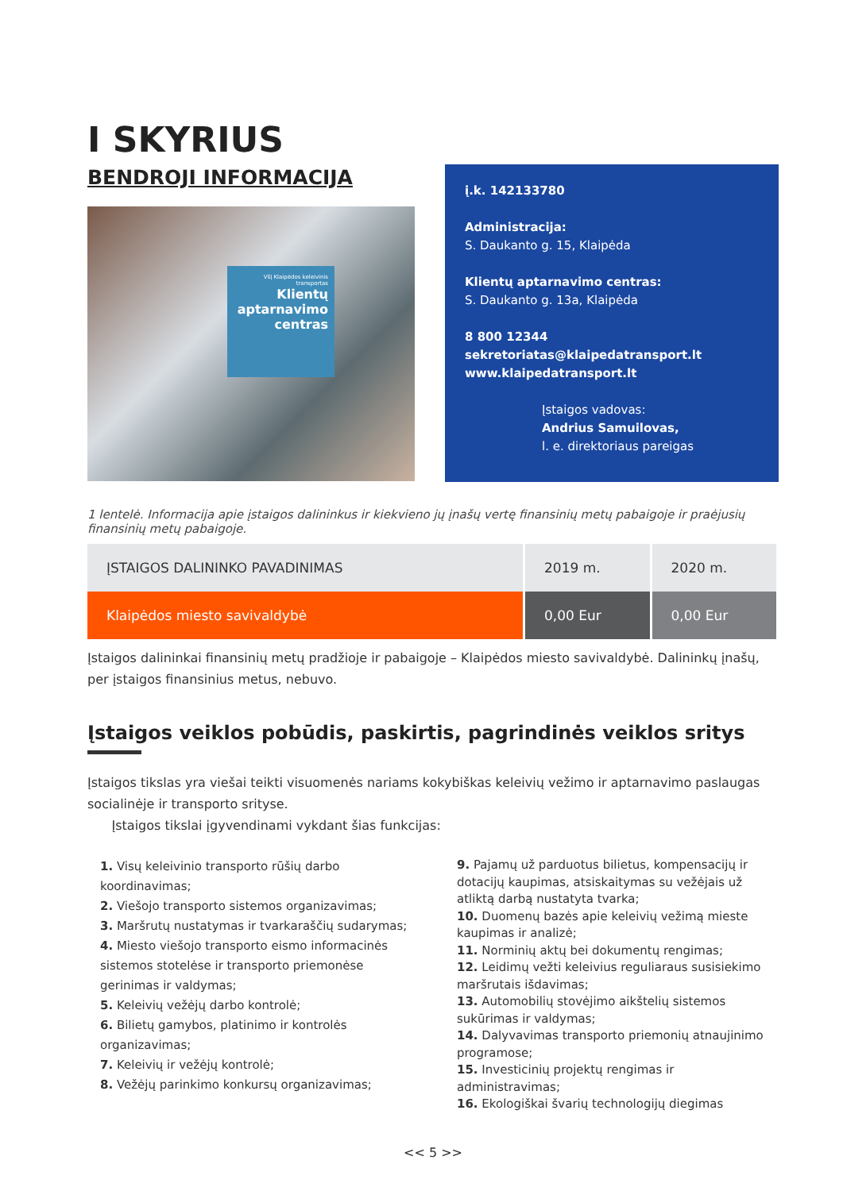I SKYRIUS
BENDROJI INFORMACIJA
VšĮ Klaipėdos keleivinis transportas
Klientų aptarnavimo centras
į.k. 142133780
Administracija:
S. Daukanto g. 15, Klaipėda
Klientų aptarnavimo centras:
S. Daukanto g. 13a, Klaipėda
8 800 12344
sekretoriatas@klaipedatransport.lt
www.klaipedatransport.lt
Įstaigos vadovas:
Andrius Samuilovas,
l. e. direktoriaus pareigas
1 lentelė. Informacija apie įstaigos dalininkus ir kiekvieno jų įnašų vertę finansinių metų pabaigoje ir praėjusių finansinių metų pabaigoje.
| ĮSTAIGOS DALININKO PAVADINIMAS | 2019 m. | 2020 m. |
| --- | --- | --- |
| Klaipėdos miesto savivaldybė | 0,00 Eur | 0,00 Eur |
Įstaigos dalininkai finansinių metų pradžioje ir pabaigoje – Klaipėdos miesto savivaldybė. Dalininkų įnašų, per įstaigos finansinius metus, nebuvo.
Įstaigos veiklos pobūdis, paskirtis, pagrindinės veiklos sritys
Įstaigos tikslas yra viešai teikti visuomenės nariams kokybiškas keleivių vežimo ir aptarnavimo paslaugas socialinėje ir transporto srityse.
Įstaigos tikslai įgyvendinami vykdant šias funkcijas:
1. Visų keleivinio transporto rūšių darbo koordinavimas;
2. Viešojo transporto sistemos organizavimas;
3. Maršrutų nustatymas ir tvarkaraščių sudarymas;
4. Miesto viešojo transporto eismo informacinės sistemos stotelėse ir transporto priemonėse gerinimas ir valdymas;
5. Keleivių vežėjų darbo kontrolė;
6. Bilietų gamybos, platinimo ir kontrolės organizavimas;
7. Keleivių ir vežėjų kontrolė;
8. Vežėjų parinkimo konkursų organizavimas;
9. Pajamų už parduotus bilietus, kompensacijų ir dotacijų kaupimas, atsiskaitymas su vežėjais už atliktą darbą nustatyta tvarka;
10. Duomenų bazės apie keleivių vežimą mieste kaupimas ir analizė;
11. Norminių aktų bei dokumentų rengimas;
12. Leidimų vežti keleivius reguliaraus susisiekimo maršrutais išdavimas;
13. Automobilių stovėjimo aikštelių sistemos sukūrimas ir valdymas;
14. Dalyvavimas transporto priemonių atnaujinimo programose;
15. Investicinių projektų rengimas ir administravimas;
16. Ekologiškai švarių technologijų diegimas
<< 5 >>